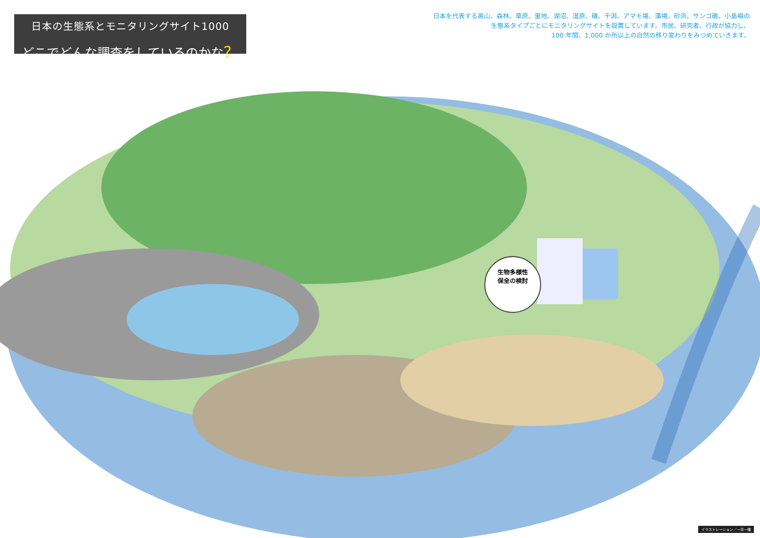日本の生態系とモニタリングサイト1000
どこでどんな調査をしているのかな？
日本を代表する高山、森林、草原、里地、湖沼、湿原、磯、干潟、アマモ場、藻場、砂浜、サンゴ礁、小島嶼の
生態系タイプごとにモニタリングサイトを設置しています。市民、研究者、行政が協力し、
100 年間、1,000 か所以上の自然の移り変わりをみつめていきます。
生物多様性
保全の検討
イラストレーション／一日一種